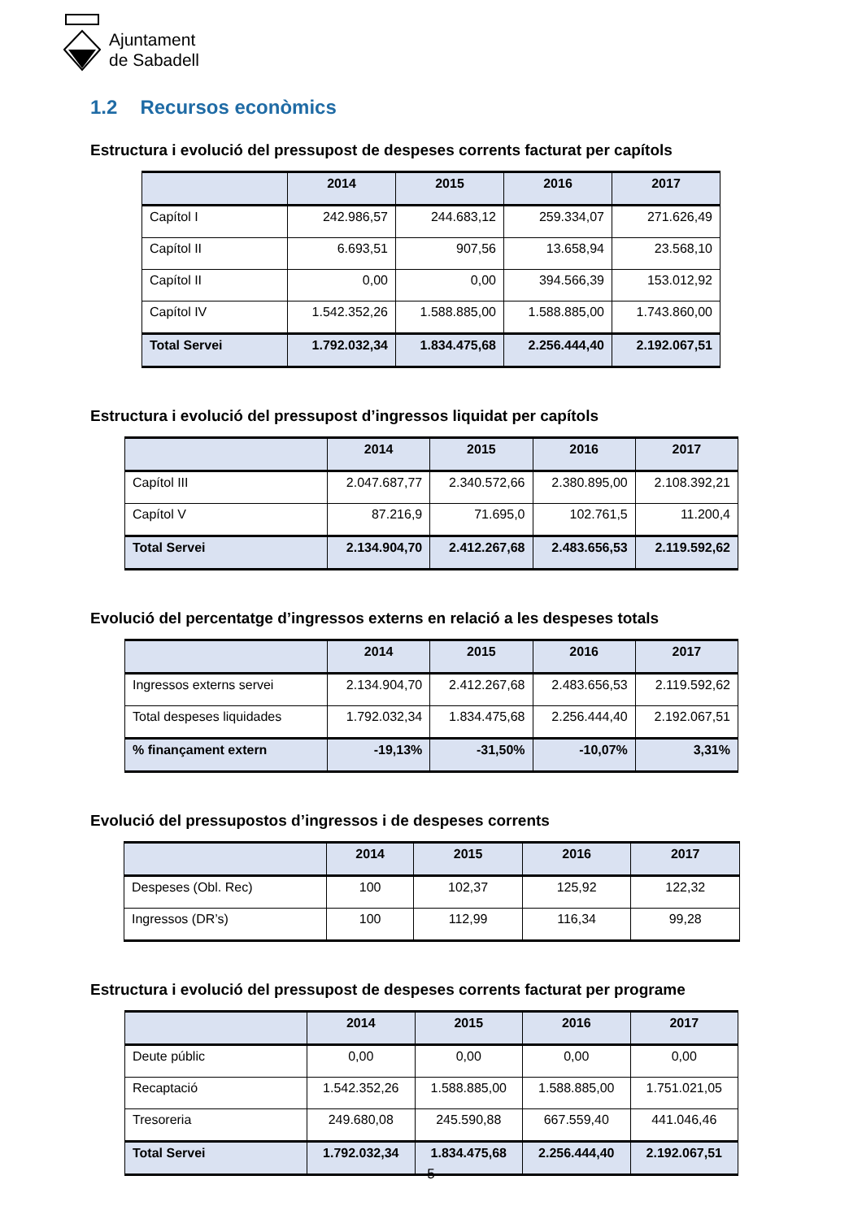Ajuntament
de Sabadell
1.2 Recursos econòmics
Estructura i evolució del pressupost de despeses corrents facturat per capítols
| | 2014 | 2015 | 2016 | 2017 |
| --- | --- | --- | --- | --- |
| Capítol I | 242.986,57 | 244.683,12 | 259.334,07 | 271.626,49 |
| Capítol II | 6.693,51 | 907,56 | 13.658,94 | 23.568,10 |
| Capítol II | 0,00 | 0,00 | 394.566,39 | 153.012,92 |
| Capítol IV | 1.542.352,26 | 1.588.885,00 | 1.588.885,00 | 1.743.860,00 |
| Total Servei | 1.792.032,34 | 1.834.475,68 | 2.256.444,40 | 2.192.067,51 |
Estructura i evolució del pressupost d’ingressos liquidat per capítols
| | 2014 | 2015 | 2016 | 2017 |
| --- | --- | --- | --- | --- |
| Capítol III | 2.047.687,77 | 2.340.572,66 | 2.380.895,00 | 2.108.392,21 |
| Capítol V | 87.216,9 | 71.695,0 | 102.761,5 | 11.200,4 |
| Total Servei | 2.134.904,70 | 2.412.267,68 | 2.483.656,53 | 2.119.592,62 |
Evolució del percentatge d’ingressos externs en relació a les despeses totals
| | 2014 | 2015 | 2016 | 2017 |
| --- | --- | --- | --- | --- |
| Ingressos externs servei | 2.134.904,70 | 2.412.267,68 | 2.483.656,53 | 2.119.592,62 |
| Total despeses liquidades | 1.792.032,34 | 1.834.475,68 | 2.256.444,40 | 2.192.067,51 |
| % finançament extern | -19,13% | -31,50% | -10,07% | 3,31% |
Evolució del pressupostos d’ingressos i de despeses corrents
| | 2014 | 2015 | 2016 | 2017 |
| --- | --- | --- | --- | --- |
| Despeses (Obl. Rec) | 100 | 102,37 | 125,92 | 122,32 |
| Ingressos (DR’s) | 100 | 112,99 | 116,34 | 99,28 |
Estructura i evolució del pressupost de despeses corrents facturat per programe
| | 2014 | 2015 | 2016 | 2017 |
| --- | --- | --- | --- | --- |
| Deute públic | 0,00 | 0,00 | 0,00 | 0,00 |
| Recaptació | 1.542.352,26 | 1.588.885,00 | 1.588.885,00 | 1.751.021,05 |
| Tresoreria | 249.680,08 | 245.590,88 | 667.559,40 | 441.046,46 |
| Total Servei | 1.792.032,34 | 1.834.475,68 | 2.256.444,40 | 2.192.067,51 |
5